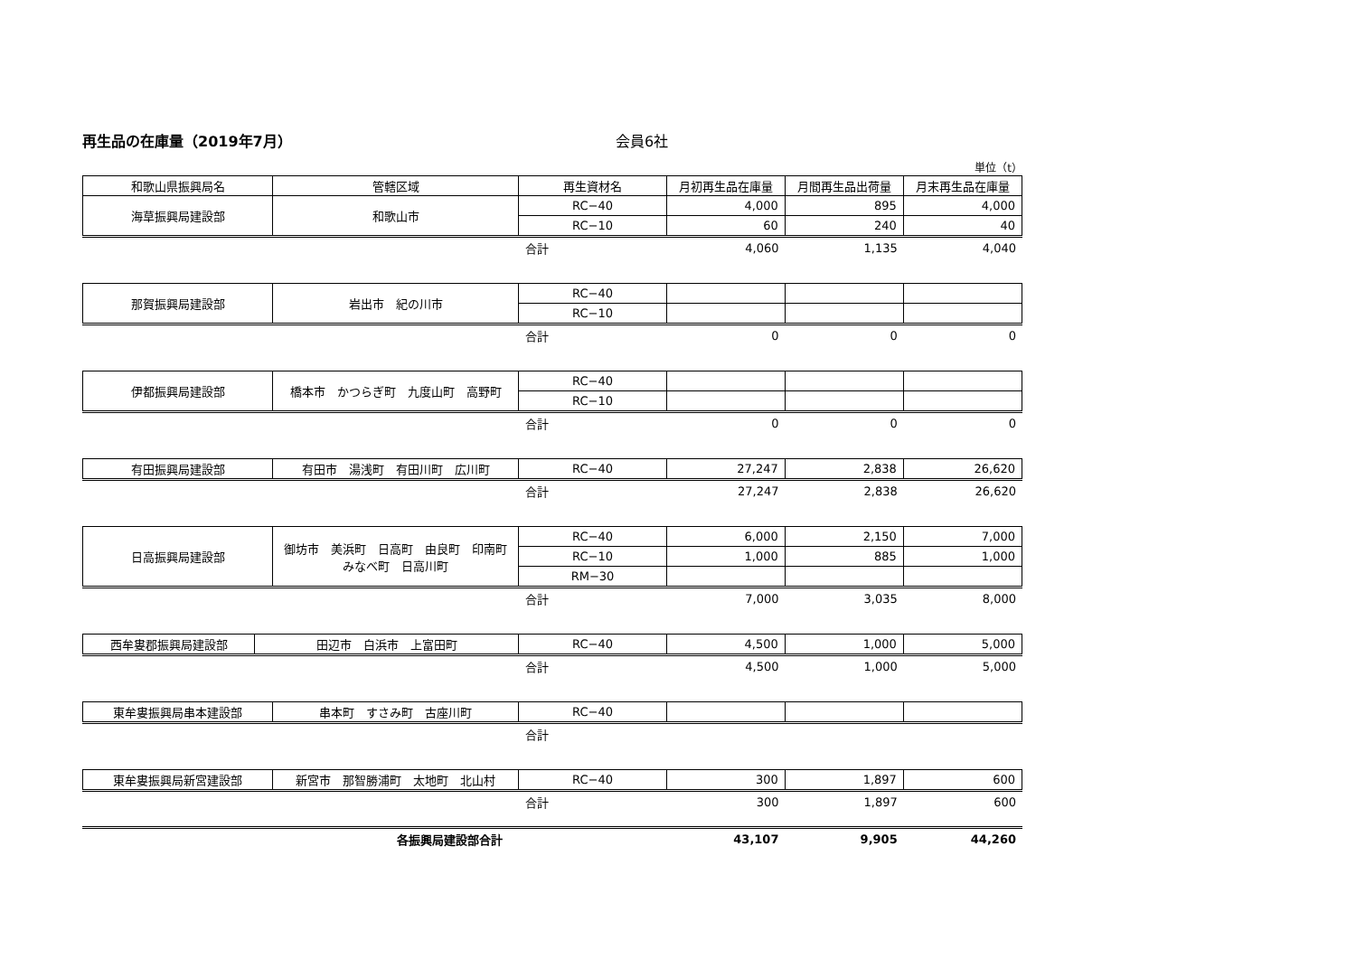再生品の在庫量（2019年7月） 会員6社
単位（t）
| 和歌山県振興局名 | 管轄区域 | 再生資材名 | 月初再生品在庫量 | 月間再生品出荷量 | 月末再生品在庫量 |
| --- | --- | --- | --- | --- | --- |
| 海草振興局建設部 | 和歌山市 | RC−40 | 4,000 | 895 | 4,000 |
| | | RC−10 | 60 | 240 | 40 |
| | 合計 | 4,060 | 1,135 | 4,040 |
| 那賀振興局建設部 | 岩出市 紀の川市 | RC−40 | | | |
| | | RC−10 | | | |
| | 合計 | 0 | 0 | 0 |
| 伊都振興局建設部 | 橋本市 かつらぎ町 九度山町 高野町 | RC−40 | | | |
| | | RC−10 | | | |
| | 合計 | 0 | 0 | 0 |
| 有田振興局建設部 | 有田市 湯浅町 有田川町 広川町 | RC−40 | 27,247 | 2,838 | 26,620 |
| | 合計 | 27,247 | 2,838 | 26,620 |
| 日高振興局建設部 | 御坊市 美浜町 日高町 由良町 印南町 みなべ町 日高川町 | RC−40 | 6,000 | 2,150 | 7,000 |
| | | RC−10 | 1,000 | 885 | 1,000 |
| | | RM−30 | | | |
| | 合計 | 7,000 | 3,035 | 8,000 |
| 西牟婁郡振興局建設部 | 田辺市 白浜市 上富田町 | RC−40 | 4,500 | 1,000 | 5,000 |
| | 合計 | 4,500 | 1,000 | 5,000 |
| 東牟婁振興局串本建設部 | 串本町 すさみ町 古座川町 | RC−40 | | | |
| | 合計 | | | |
| 東牟婁振興局新宮建設部 | 新宮市 那智勝浦町 太地町 北山村 | RC−40 | 300 | 1,897 | 600 |
| | 合計 | 300 | 1,897 | 600 |
| | 各振興局建設部合計 | 43,107 | 9,905 | 44,260 |